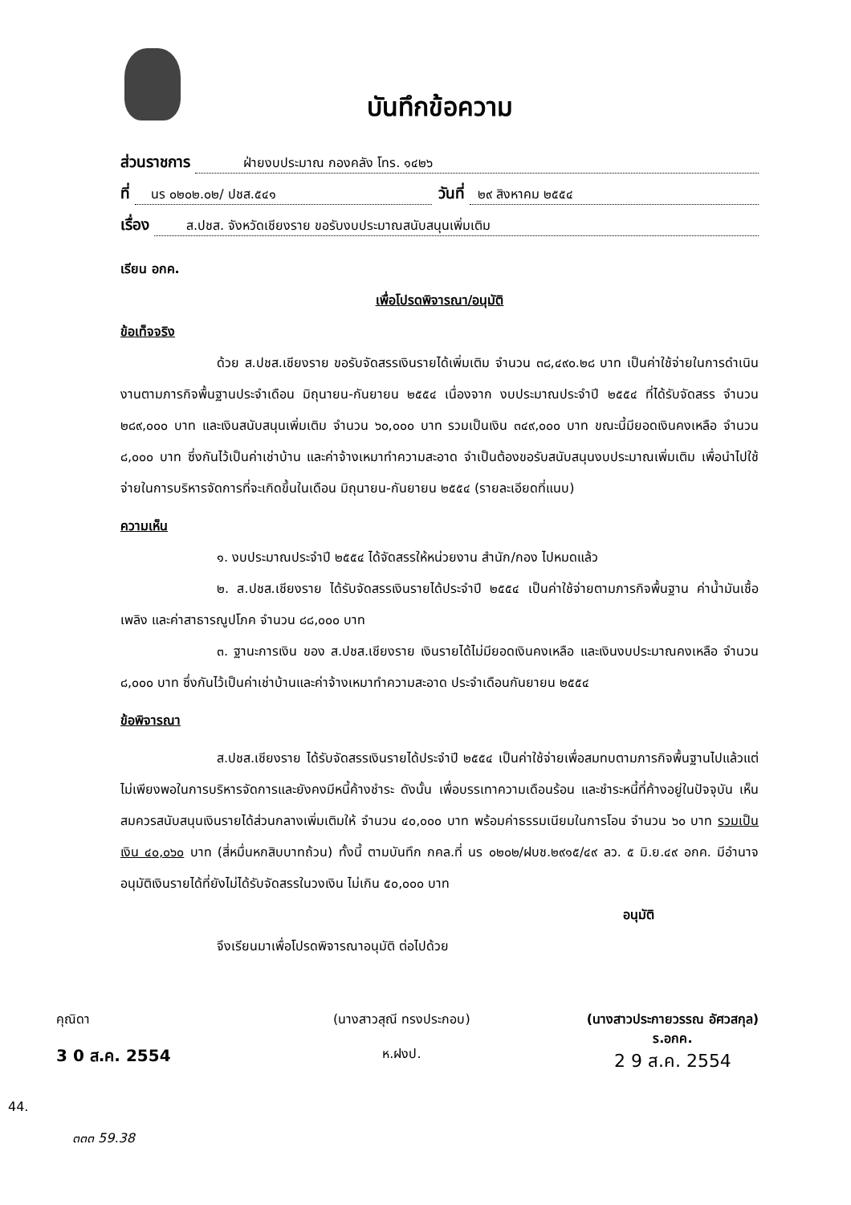บันทึกข้อความ
ส่วนราชการ ฝ่ายงบประมาณ กองคลัง โทร. ๑๔๒๖
ที่ นร ๐๒๐๒.๐๒/ ปชส.๕๔๑ วันที่ ๒๙ สิงหาคม ๒๕๕๔
เรื่อง ส.ปชส. จังหวัดเชียงราย ขอรับงบประมาณสนับสนุนเพิ่มเติม
เรียน อกค.
เพื่อโปรดพิจารณา/อนุมัติ
ข้อเท็จจริง
ด้วย ส.ปชส.เชียงราย ขอรับจัดสรรเงินรายได้เพิ่มเติม จำนวน ๓๘,๔๙๐.๒๘ บาท เป็นค่าใช้จ่ายในการดำเนินงานตามภารกิจพื้นฐานประจำเดือน มิถุนายน-กันยายน ๒๕๕๔ เนื่องจาก งบประมาณประจำปี ๒๕๕๔ ที่ได้รับจัดสรร จำนวน ๒๘๙,๐๐๐ บาท และเงินสนับสนุนเพิ่มเติม จำนวน ๖๐,๐๐๐ บาท รวมเป็นเงิน ๓๔๙,๐๐๐ บาท ขณะนี้มียอดเงินคงเหลือ จำนวน ๘,๐๐๐ บาท ซึ่งกันไว้เป็นค่าเช่าบ้าน และค่าจ้างเหมาทำความสะอาด จำเป็นต้องขอรับสนับสนุนงบประมาณเพิ่มเติม เพื่อนำไปใช้จ่ายในการบริหารจัดการที่จะเกิดขึ้นในเดือน มิถุนายน-กันยายน ๒๕๕๔ (รายละเอียดที่แนบ)
ความเห็น
๑. งบประมาณประจำปี ๒๕๕๔ ได้จัดสรรให้หน่วยงาน สำนัก/กอง ไปหมดแล้ว
๒. ส.ปชส.เชียงราย ได้รับจัดสรรเงินรายได้ประจำปี ๒๕๕๔ เป็นค่าใช้จ่ายตามภารกิจพื้นฐาน ค่าน้ำมันเชื้อเพลิง และค่าสาธารณูปโภค จำนวน ๘๘,๐๐๐ บาท
๓. ฐานะการเงิน ของ ส.ปชส.เชียงราย เงินรายได้ไม่มียอดเงินคงเหลือ และเงินงบประมาณคงเหลือ จำนวน ๘,๐๐๐ บาท ซึ่งกันไว้เป็นค่าเช่าบ้านและค่าจ้างเหมาทำความสะอาด ประจำเดือนกันยายน ๒๕๕๔
ข้อพิจารณา
ส.ปชส.เชียงราย ได้รับจัดสรรเงินรายได้ประจำปี ๒๕๕๔ เป็นค่าใช้จ่ายเพื่อสมทบตามภารกิจพื้นฐานไปแล้วแต่ไม่เพียงพอในการบริหารจัดการและยังคงมีหนี้ค้างชำระ ดังนั้น เพื่อบรรเทาความเดือนร้อน และชำระหนี้ที่ค้างอยู่ในปัจจุบัน เห็นสมควรสนับสนุนเงินรายได้ส่วนกลางเพิ่มเติมให้ จำนวน ๔๐,๐๐๐ บาท พร้อมค่าธรรมเนียมในการโอน จำนวน ๖๐ บาท รวมเป็นเงิน ๔๐,๐๖๐ บาท (สี่หมื่นหกสิบบาทถ้วน) ทั้งนี้ ตามบันทึก กคล.ที่ นร ๐๒๐๒/ฝบช.๒๙๑๕/๔๙ ลว. ๕ มิ.ย.๔๙ อกค. มีอำนาจอนุมัติเงินรายได้ที่ยังไม่ได้รับจัดสรรในวงเงิน ไม่เกิน ๕๐,๐๐๐ บาท
อนุมัติ
จึงเรียนมาเพื่อโปรดพิจารณาอนุมัติ ต่อไปด้วย
คุณิดา
3 0 ส.ค. 2554
(นางสาวสุณี ทรงประกอบ)
ห.ฝงป.
(นางสาวประกายวรรณ อัศวสกุล)
ร.อกค.
2 9 ส.ค. 2554
44.
๓๓๓ 59.38